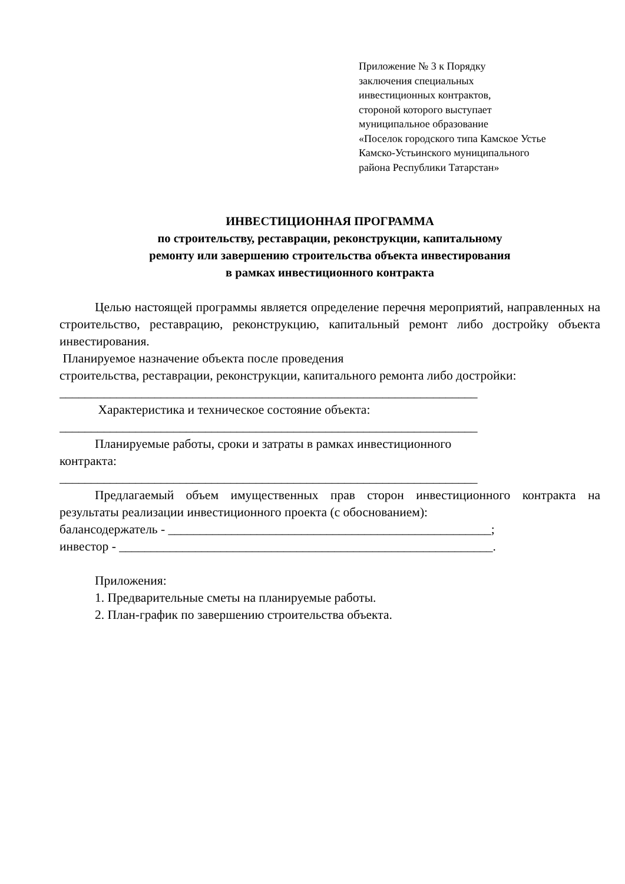Приложение № 3 к Порядку
заключения специальных
инвестиционных контрактов,
стороной которого выступает
муниципальное образование
«Поселок городского типа Камское Устье
Камско-Устьинского муниципального
района Республики Татарстан»
ИНВЕСТИЦИОННАЯ ПРОГРАММА
по строительству, реставрации, реконструкции, капитальному
ремонту или завершению строительства объекта инвестирования
в рамках инвестиционного контракта
Целью настоящей программы является определение перечня мероприятий, направленных на строительство, реставрацию, реконструкцию, капитальный ремонт либо достройку объекта инвестирования.
Планируемое назначение объекта после проведения
строительства, реставрации, реконструкции, капитального ремонта либо достройки:
__________________________________________________________________
Характеристика и техническое состояние объекта:
__________________________________________________________________
Планируемые работы, сроки и затраты в рамках инвестиционного
контракта:
__________________________________________________________________
Предлагаемый объем имущественных прав сторон инвестиционного контракта на результаты реализации инвестиционного проекта (с обоснованием):
балансодержатель - ___________________________________________________;
инвестор - ___________________________________________________________.
Приложения:
1. Предварительные сметы на планируемые работы.
2. План-график по завершению строительства объекта.